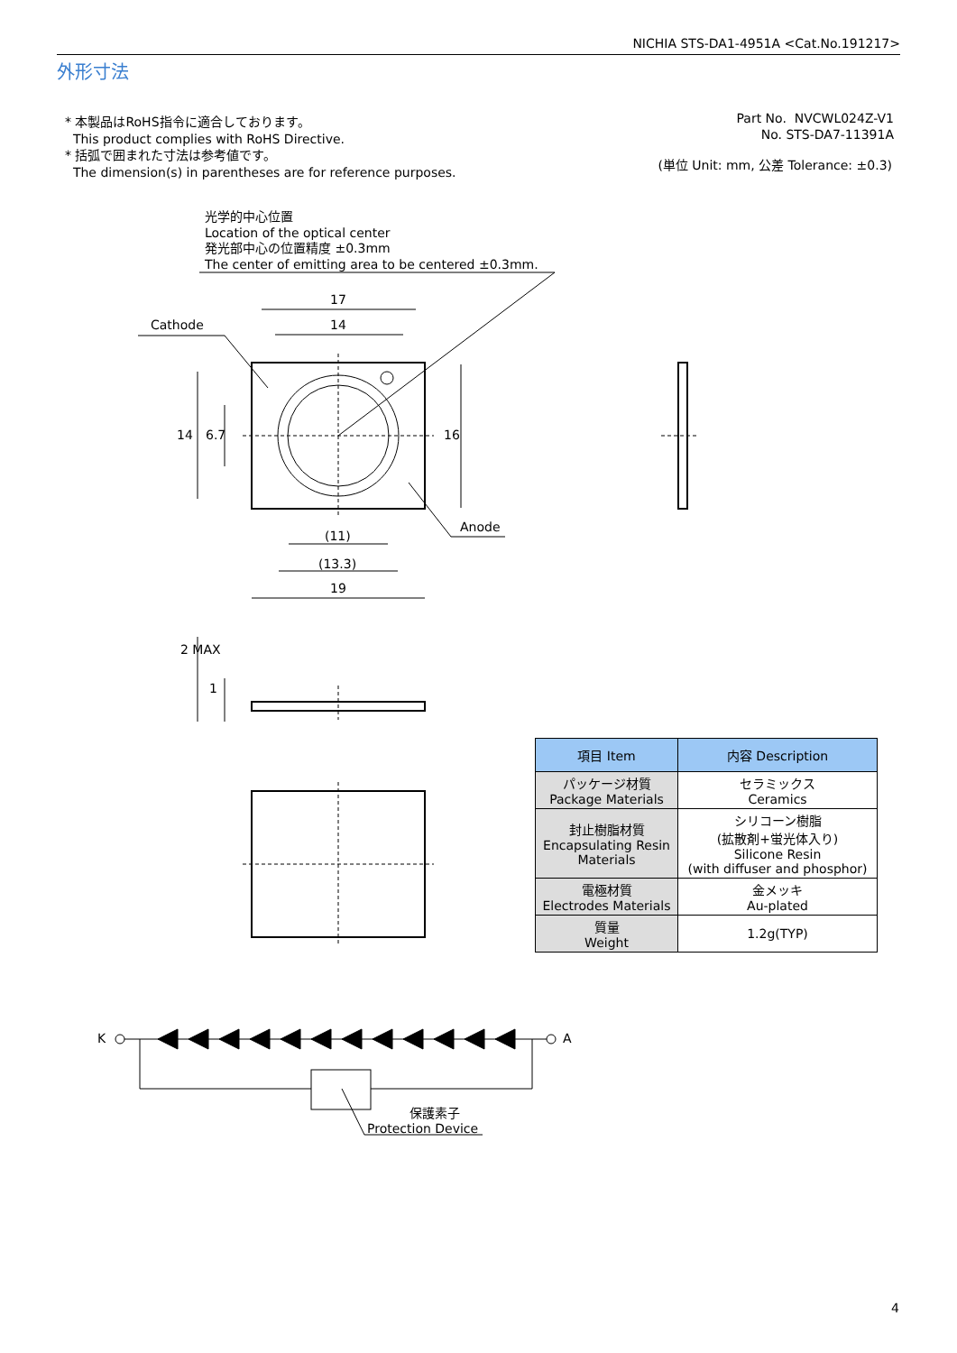NICHIA STS-DA1-4951A <Cat.No.191217>
外形寸法
* 本製品はRoHS指令に適合しております。
This product complies with RoHS Directive.
* 括弧で囲まれた寸法は参考値です。
The dimension(s) in parentheses are for reference purposes.
Part No. NVCWL024Z-V1
No. STS-DA7-11391A
(単位 Unit: mm, 公差 Tolerance: ±0.3)
光学的中心位置
Location of the optical center
発光部中心の位置精度 ±0.3mm
The center of emitting area to be centered ±0.3mm.
Cathode
17
14
Anode
(11)
(13.3)
19
14 6.7 16
2 MAX
1
| 項目 Item | 内容 Description |
| --- | --- |
| パッケージ材質 Package Materials | セラミックス Ceramics |
| 封止樹脂材質 Encapsulating Resin Materials | シリコーン樹脂 (拡散剤+蛍光体入り) Silicone Resin (with diffuser and phosphor) |
| 電極材質 Electrodes Materials | 金メッキ Au-plated |
| 質量 Weight | 1.2g(TYP) |
K A
保護素子
Protection Device
4